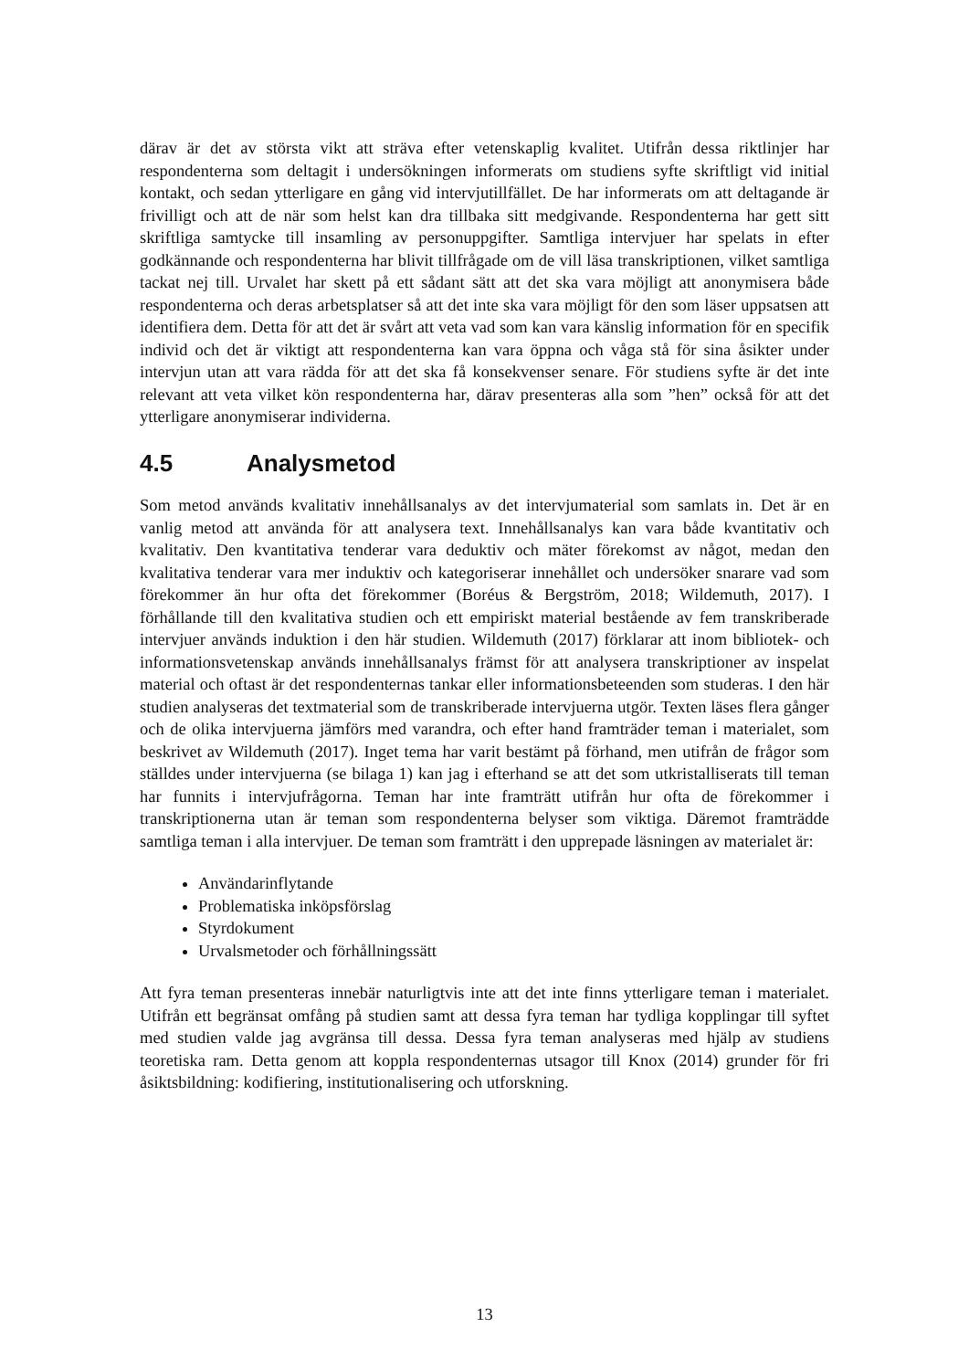därav är det av största vikt att sträva efter vetenskaplig kvalitet. Utifrån dessa riktlinjer har respondenterna som deltagit i undersökningen informerats om studiens syfte skriftligt vid initial kontakt, och sedan ytterligare en gång vid intervjutillfället. De har informerats om att deltagande är frivilligt och att de när som helst kan dra tillbaka sitt medgivande. Respondenterna har gett sitt skriftliga samtycke till insamling av personuppgifter. Samtliga intervjuer har spelats in efter godkännande och respondenterna har blivit tillfrågade om de vill läsa transkriptionen, vilket samtliga tackat nej till. Urvalet har skett på ett sådant sätt att det ska vara möjligt att anonymisera både respondenterna och deras arbetsplatser så att det inte ska vara möjligt för den som läser uppsatsen att identifiera dem. Detta för att det är svårt att veta vad som kan vara känslig information för en specifik individ och det är viktigt att respondenterna kan vara öppna och våga stå för sina åsikter under intervjun utan att vara rädda för att det ska få konsekvenser senare. För studiens syfte är det inte relevant att veta vilket kön respondenterna har, därav presenteras alla som ”hen” också för att det ytterligare anonymiserar individerna.
4.5 Analysmetod
Som metod används kvalitativ innehållsanalys av det intervjumaterial som samlats in. Det är en vanlig metod att använda för att analysera text. Innehållsanalys kan vara både kvantitativ och kvalitativ. Den kvantitativa tenderar vara deduktiv och mäter förekomst av något, medan den kvalitativa tenderar vara mer induktiv och kategoriserar innehållet och undersöker snarare vad som förekommer än hur ofta det förekommer (Boréus & Bergström, 2018; Wildemuth, 2017). I förhållande till den kvalitativa studien och ett empiriskt material bestående av fem transkriberade intervjuer används induktion i den här studien. Wildemuth (2017) förklarar att inom bibliotek- och informationsvetenskap används innehållsanalys främst för att analysera transkriptioner av inspelat material och oftast är det respondenternas tankar eller informationsbeteenden som studeras. I den här studien analyseras det textmaterial som de transkriberade intervjuerna utgör. Texten läses flera gånger och de olika intervjuerna jämförs med varandra, och efter hand framträder teman i materialet, som beskrivet av Wildemuth (2017). Inget tema har varit bestämt på förhand, men utifrån de frågor som ställdes under intervjuerna (se bilaga 1) kan jag i efterhand se att det som utkristalliserats till teman har funnits i intervjufrågorna. Teman har inte framträtt utifrån hur ofta de förekommer i transkriptionerna utan är teman som respondenterna belyser som viktiga. Däremot framträdde samtliga teman i alla intervjuer. De teman som framträtt i den upprepade läsningen av materialet är:
Användarinflytande
Problematiska inköpsförslag
Styrdokument
Urvalsmetoder och förhållningssätt
Att fyra teman presenteras innebär naturligtvis inte att det inte finns ytterligare teman i materialet. Utifrån ett begränsat omfång på studien samt att dessa fyra teman har tydliga kopplingar till syftet med studien valde jag avgränsa till dessa. Dessa fyra teman analyseras med hjälp av studiens teoretiska ram. Detta genom att koppla respondenternas utsagor till Knox (2014) grunder för fri åsiktsbildning: kodifiering, institutionalisering och utforskning.
13